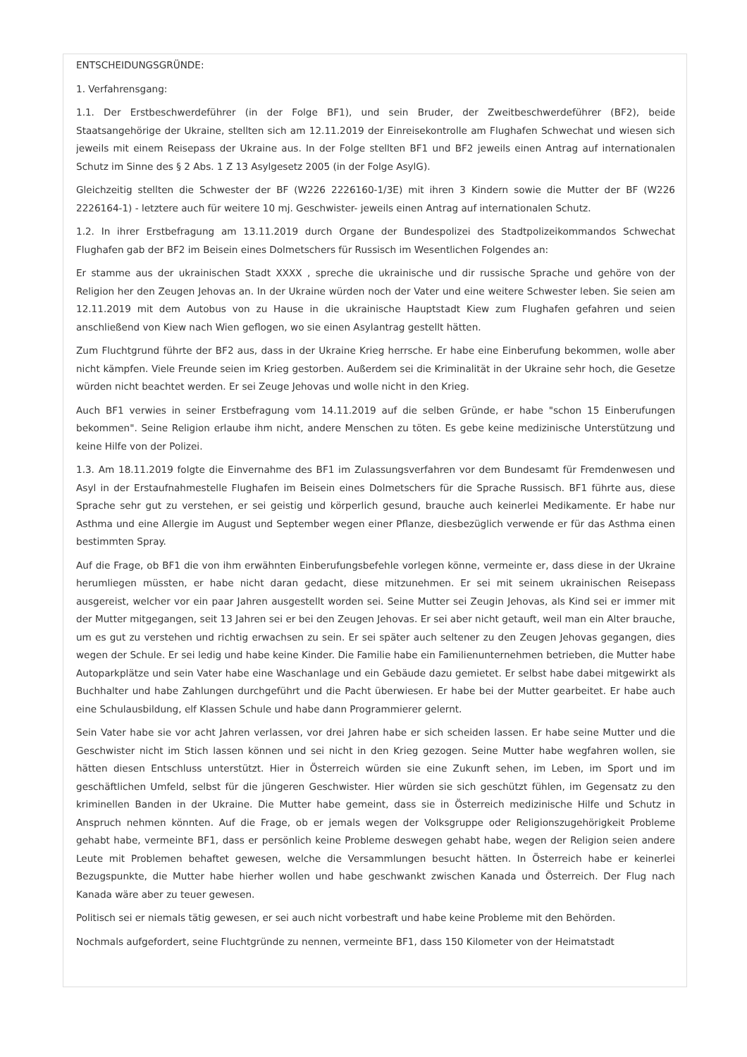ENTSCHEIDUNGSGRÜNDE:
1. Verfahrensgang:
1.1. Der Erstbeschwerdeführer (in der Folge BF1), und sein Bruder, der Zweitbeschwerdeführer (BF2), beide Staatsangehörige der Ukraine, stellten sich am 12.11.2019 der Einreisekontrolle am Flughafen Schwechat und wiesen sich jeweils mit einem Reisepass der Ukraine aus. In der Folge stellten BF1 und BF2 jeweils einen Antrag auf internationalen Schutz im Sinne des § 2 Abs. 1 Z 13 Asylgesetz 2005 (in der Folge AsylG).
Gleichzeitig stellten die Schwester der BF (W226 2226160-1/3E) mit ihren 3 Kindern sowie die Mutter der BF (W226 2226164-1) - letztere auch für weitere 10 mj. Geschwister- jeweils einen Antrag auf internationalen Schutz.
1.2. In ihrer Erstbefragung am 13.11.2019 durch Organe der Bundespolizei des Stadtpolizeikommandos Schwechat Flughafen gab der BF2 im Beisein eines Dolmetschers für Russisch im Wesentlichen Folgendes an:
Er stamme aus der ukrainischen Stadt XXXX , spreche die ukrainische und dir russische Sprache und gehöre von der Religion her den Zeugen Jehovas an. In der Ukraine würden noch der Vater und eine weitere Schwester leben. Sie seien am 12.11.2019 mit dem Autobus von zu Hause in die ukrainische Hauptstadt Kiew zum Flughafen gefahren und seien anschließend von Kiew nach Wien geflogen, wo sie einen Asylantrag gestellt hätten.
Zum Fluchtgrund führte der BF2 aus, dass in der Ukraine Krieg herrsche. Er habe eine Einberufung bekommen, wolle aber nicht kämpfen. Viele Freunde seien im Krieg gestorben. Außerdem sei die Kriminalität in der Ukraine sehr hoch, die Gesetze würden nicht beachtet werden. Er sei Zeuge Jehovas und wolle nicht in den Krieg.
Auch BF1 verwies in seiner Erstbefragung vom 14.11.2019 auf die selben Gründe, er habe "schon 15 Einberufungen bekommen". Seine Religion erlaube ihm nicht, andere Menschen zu töten. Es gebe keine medizinische Unterstützung und keine Hilfe von der Polizei.
1.3. Am 18.11.2019 folgte die Einvernahme des BF1 im Zulassungsverfahren vor dem Bundesamt für Fremdenwesen und Asyl in der Erstaufnahmestelle Flughafen im Beisein eines Dolmetschers für die Sprache Russisch. BF1 führte aus, diese Sprache sehr gut zu verstehen, er sei geistig und körperlich gesund, brauche auch keinerlei Medikamente. Er habe nur Asthma und eine Allergie im August und September wegen einer Pflanze, diesbezüglich verwende er für das Asthma einen bestimmten Spray.
Auf die Frage, ob BF1 die von ihm erwähnten Einberufungsbefehle vorlegen könne, vermeinte er, dass diese in der Ukraine herumliegen müssten, er habe nicht daran gedacht, diese mitzunehmen. Er sei mit seinem ukrainischen Reisepass ausgereist, welcher vor ein paar Jahren ausgestellt worden sei. Seine Mutter sei Zeugin Jehovas, als Kind sei er immer mit der Mutter mitgegangen, seit 13 Jahren sei er bei den Zeugen Jehovas. Er sei aber nicht getauft, weil man ein Alter brauche, um es gut zu verstehen und richtig erwachsen zu sein. Er sei später auch seltener zu den Zeugen Jehovas gegangen, dies wegen der Schule. Er sei ledig und habe keine Kinder. Die Familie habe ein Familienunternehmen betrieben, die Mutter habe Autoparkplätze und sein Vater habe eine Waschanlage und ein Gebäude dazu gemietet. Er selbst habe dabei mitgewirkt als Buchhalter und habe Zahlungen durchgeführt und die Pacht überwiesen. Er habe bei der Mutter gearbeitet. Er habe auch eine Schulausbildung, elf Klassen Schule und habe dann Programmierer gelernt.
Sein Vater habe sie vor acht Jahren verlassen, vor drei Jahren habe er sich scheiden lassen. Er habe seine Mutter und die Geschwister nicht im Stich lassen können und sei nicht in den Krieg gezogen. Seine Mutter habe wegfahren wollen, sie hätten diesen Entschluss unterstützt. Hier in Österreich würden sie eine Zukunft sehen, im Leben, im Sport und im geschäftlichen Umfeld, selbst für die jüngeren Geschwister. Hier würden sie sich geschützt fühlen, im Gegensatz zu den kriminellen Banden in der Ukraine. Die Mutter habe gemeint, dass sie in Österreich medizinische Hilfe und Schutz in Anspruch nehmen könnten. Auf die Frage, ob er jemals wegen der Volksgruppe oder Religionszugehörigkeit Probleme gehabt habe, vermeinte BF1, dass er persönlich keine Probleme deswegen gehabt habe, wegen der Religion seien andere Leute mit Problemen behaftet gewesen, welche die Versammlungen besucht hätten. In Österreich habe er keinerlei Bezugspunkte, die Mutter habe hierher wollen und habe geschwankt zwischen Kanada und Österreich. Der Flug nach Kanada wäre aber zu teuer gewesen.
Politisch sei er niemals tätig gewesen, er sei auch nicht vorbestraft und habe keine Probleme mit den Behörden.
Nochmals aufgefordert, seine Fluchtgründe zu nennen, vermeinte BF1, dass 150 Kilometer von der Heimatstadt